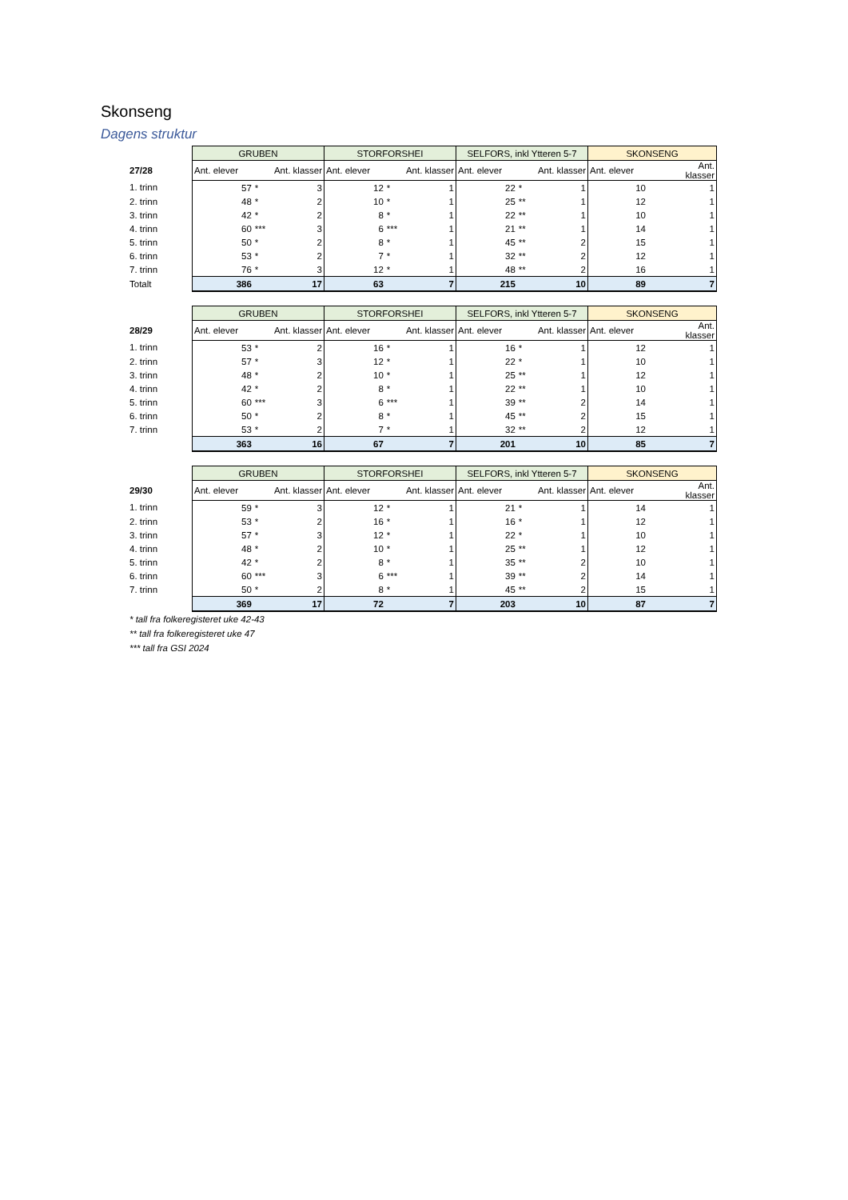Skonseng
Dagens struktur
| | GRUBEN | | | STORFORSHEI | | | SELFORS, inkl Ytteren 5-7 | | | SKONSENG | | |
| 27/28 | Ant. elever | | Ant. klasser | Ant. elever | | Ant. klasser | Ant. elever | | Ant. klasser | Ant. elever | | Ant. klasser |
| 1. trinn | 57 | * | 3 | 12 | * | 1 | 22 | * | 1 | 10 | | 1 |
| 2. trinn | 48 | * | 2 | 10 | * | 1 | 25 | ** | 1 | 12 | | 1 |
| 3. trinn | 42 | * | 2 | 8 | * | 1 | 22 | ** | 1 | 10 | | 1 |
| 4. trinn | 60 | *** | 3 | 6 | *** | 1 | 21 | ** | 1 | 14 | | 1 |
| 5. trinn | 50 | * | 2 | 8 | * | 1 | 45 | ** | 2 | 15 | | 1 |
| 6. trinn | 53 | * | 2 | 7 | * | 1 | 32 | ** | 2 | 12 | | 1 |
| 7. trinn | 76 | * | 3 | 12 | * | 1 | 48 | ** | 2 | 16 | | 1 |
| Totalt | 386 | | 17 | 63 | | 7 | 215 | | 10 | 89 | | 7 |
| | GRUBEN | | | STORFORSHEI | | | SELFORS, inkl Ytteren 5-7 | | | SKONSENG | | |
| 28/29 | Ant. elever | | Ant. klasser | Ant. elever | | Ant. klasser | Ant. elever | | Ant. klasser | Ant. elever | | Ant. klasser |
| 1. trinn | 53 | * | 2 | 16 | * | 1 | 16 | * | 1 | 12 | | 1 |
| 2. trinn | 57 | * | 3 | 12 | * | 1 | 22 | * | 1 | 10 | | 1 |
| 3. trinn | 48 | * | 2 | 10 | * | 1 | 25 | ** | 1 | 12 | | 1 |
| 4. trinn | 42 | * | 2 | 8 | * | 1 | 22 | ** | 1 | 10 | | 1 |
| 5. trinn | 60 | *** | 3 | 6 | *** | 1 | 39 | ** | 2 | 14 | | 1 |
| 6. trinn | 50 | * | 2 | 8 | * | 1 | 45 | ** | 2 | 15 | | 1 |
| 7. trinn | 53 | * | 2 | 7 | * | 1 | 32 | ** | 2 | 12 | | 1 |
| | 363 | | 16 | 67 | | 7 | 201 | | 10 | 85 | | 7 |
| | GRUBEN | | | STORFORSHEI | | | SELFORS, inkl Ytteren 5-7 | | | SKONSENG | | |
| 29/30 | Ant. elever | | Ant. klasser | Ant. elever | | Ant. klasser | Ant. elever | | Ant. klasser | Ant. elever | | Ant. klasser |
| 1. trinn | 59 | * | 3 | 12 | * | 1 | 21 | * | 1 | 14 | | 1 |
| 2. trinn | 53 | * | 2 | 16 | * | 1 | 16 | * | 1 | 12 | | 1 |
| 3. trinn | 57 | * | 3 | 12 | * | 1 | 22 | * | 1 | 10 | | 1 |
| 4. trinn | 48 | * | 2 | 10 | * | 1 | 25 | ** | 1 | 12 | | 1 |
| 5. trinn | 42 | * | 2 | 8 | * | 1 | 35 | ** | 2 | 10 | | 1 |
| 6. trinn | 60 | *** | 3 | 6 | *** | 1 | 39 | ** | 2 | 14 | | 1 |
| 7. trinn | 50 | * | 2 | 8 | * | 1 | 45 | ** | 2 | 15 | | 1 |
| | 369 | | 17 | 72 | | 7 | 203 | | 10 | 87 | | 7 |
* tall fra folkeregisteret uke 42-43
** tall fra folkeregisteret uke 47
*** tall fra GSI 2024